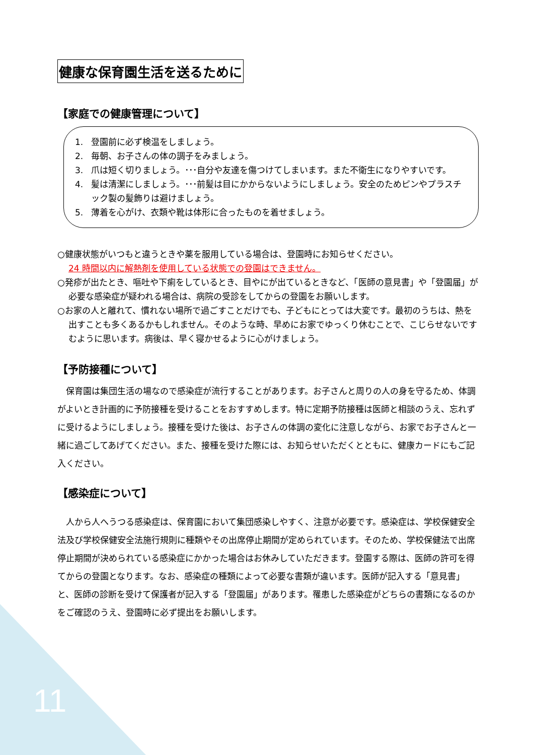健康な保育園生活を送るために
【家庭での健康管理について】
1. 登園前に必ず検温をしましょう。
2. 毎朝、お子さんの体の調子をみましょう。
3. 爪は短く切りましょう。･･･自分や友達を傷つけてしまいます。また不衛生になりやすいです。
4. 髪は清潔にしましょう。･･･前髪は目にかからないようにしましょう。安全のためピンやプラスチック製の髪飾りは避けましょう。
5. 薄着を心がけ、衣類や靴は体形に合ったものを着せましょう。
○健康状態がいつもと違うときや薬を服用している場合は、登園時にお知らせください。
24 時間以内に解熱剤を使用している状態での登園はできません。
○発疹が出たとき、嘔吐や下痢をしているとき、目やにが出ているときなど、「医師の意見書」や「登園届」が必要な感染症が疑われる場合は、病院の受診をしてからの登園をお願いします。
○お家の人と離れて、慣れない場所で過ごすことだけでも、子どもにとっては大変です。最初のうちは、熱を出すことも多くあるかもしれません。そのような時、早めにお家でゆっくり休むことで、こじらせないですむように思います。病後は、早く寝かせるように心がけましょう。
【予防接種について】
　保育園は集団生活の場なので感染症が流行することがあります。お子さんと周りの人の身を守るため、体調がよいとき計画的に予防接種を受けることをおすすめします。特に定期予防接種は医師と相談のうえ、忘れずに受けるようにしましょう。接種を受けた後は、お子さんの体調の変化に注意しながら、お家でお子さんと一緒に過ごしてあげてください。また、接種を受けた際には、お知らせいただくとともに、健康カードにもご記入ください。
【感染症について】
　人から人へうつる感染症は、保育園において集団感染しやすく、注意が必要です。感染症は、学校保健安全法及び学校保健安全法施行規則に種類やその出席停止期間が定められています。そのため、学校保健法で出席停止期間が決められている感染症にかかった場合はお休みしていただきます。登園する際は、医師の許可を得てからの登園となります。なお、感染症の種類によって必要な書類が違います。医師が記入する「意見書」と、医師の診断を受けて保護者が記入する「登園届」があります。罹患した感染症がどちらの書類になるのかをご確認のうえ、登園時に必ず提出をお願いします。
11